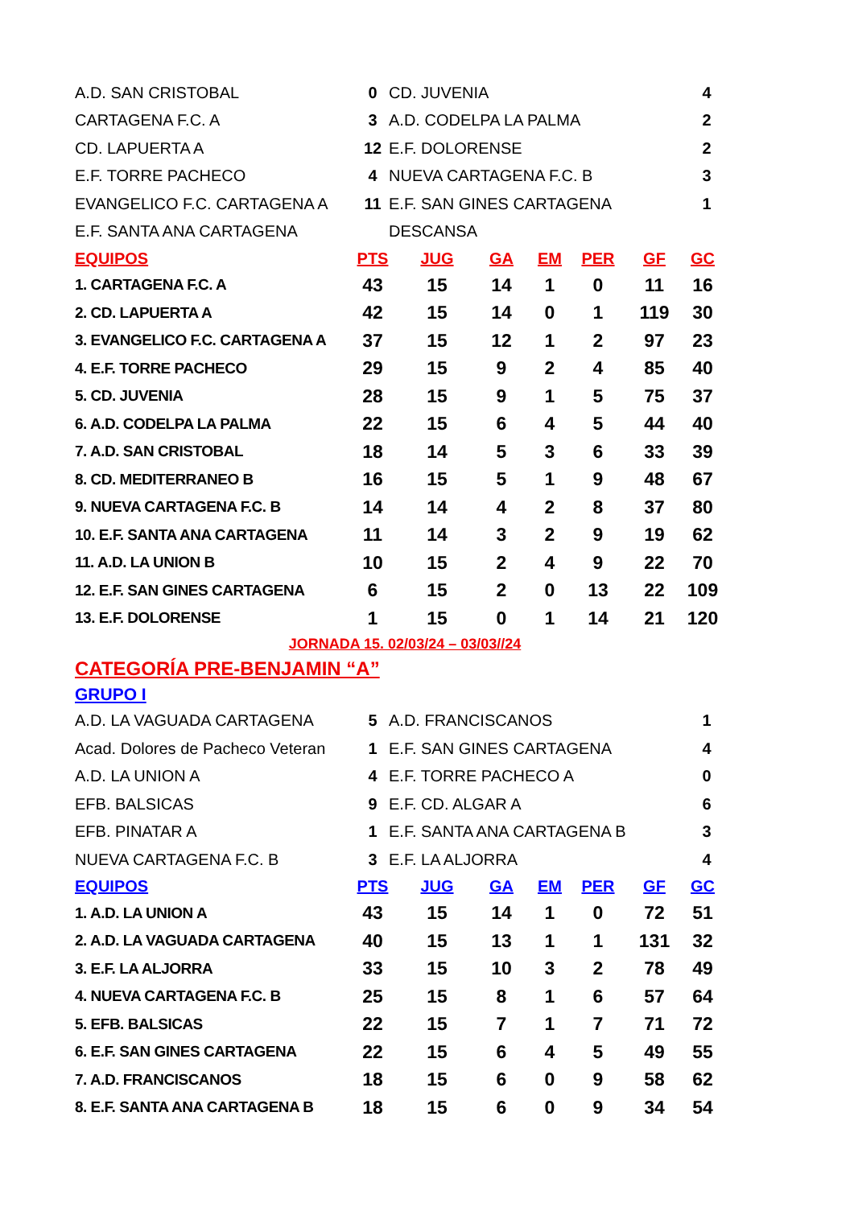| A.D. SAN CRISTOBAL | 0 | CD. JUVENIA | 4 |
| CARTAGENA F.C. A | 3 | A.D. CODELPA LA PALMA | 2 |
| CD. LAPUERTA A | 12 | E.F. DOLORENSE | 2 |
| E.F. TORRE PACHECO | 4 | NUEVA CARTAGENA F.C. B | 3 |
| EVANGELICO F.C. CARTAGENA A | 11 | E.F. SAN GINES CARTAGENA | 1 |
| E.F. SANTA ANA CARTAGENA | | DESCANSA | |
| EQUIPOS | PTS | JUG | GA | EM | PER | GF | GC |
| --- | --- | --- | --- | --- | --- | --- | --- |
| 1. CARTAGENA F.C. A | 43 | 15 | 14 | 1 | 0 | 11 | 16 |
| 2. CD. LAPUERTA A | 42 | 15 | 14 | 0 | 1 | 119 | 30 |
| 3. EVANGELICO F.C. CARTAGENA A | 37 | 15 | 12 | 1 | 2 | 97 | 23 |
| 4. E.F. TORRE PACHECO | 29 | 15 | 9 | 2 | 4 | 85 | 40 |
| 5. CD. JUVENIA | 28 | 15 | 9 | 1 | 5 | 75 | 37 |
| 6. A.D. CODELPA LA PALMA | 22 | 15 | 6 | 4 | 5 | 44 | 40 |
| 7. A.D. SAN CRISTOBAL | 18 | 14 | 5 | 3 | 6 | 33 | 39 |
| 8. CD. MEDITERRANEO B | 16 | 15 | 5 | 1 | 9 | 48 | 67 |
| 9. NUEVA CARTAGENA F.C. B | 14 | 14 | 4 | 2 | 8 | 37 | 80 |
| 10. E.F. SANTA ANA CARTAGENA | 11 | 14 | 3 | 2 | 9 | 19 | 62 |
| 11. A.D. LA UNION B | 10 | 15 | 2 | 4 | 9 | 22 | 70 |
| 12. E.F. SAN GINES CARTAGENA | 6 | 15 | 2 | 0 | 13 | 22 | 109 |
| 13. E.F. DOLORENSE | 1 | 15 | 0 | 1 | 14 | 21 | 120 |
JORNADA 15. 02/03/24 – 03/03//24
CATEGORÍA PRE-BENJAMIN “A”
GRUPO I
| A.D. LA VAGUADA CARTAGENA | 5 | A.D. FRANCISCANOS | 1 |
| Acad. Dolores de Pacheco Veteran | 1 | E.F. SAN GINES CARTAGENA | 4 |
| A.D. LA UNION A | 4 | E.F. TORRE PACHECO A | 0 |
| EFB. BALSICAS | 9 | E.F. CD. ALGAR A | 6 |
| EFB. PINATAR A | 1 | E.F. SANTA ANA CARTAGENA B | 3 |
| NUEVA CARTAGENA F.C. B | 3 | E.F. LA ALJORRA | 4 |
| EQUIPOS | PTS | JUG | GA | EM | PER | GF | GC |
| --- | --- | --- | --- | --- | --- | --- | --- |
| 1. A.D. LA UNION A | 43 | 15 | 14 | 1 | 0 | 72 | 51 |
| 2. A.D. LA VAGUADA CARTAGENA | 40 | 15 | 13 | 1 | 1 | 131 | 32 |
| 3. E.F. LA ALJORRA | 33 | 15 | 10 | 3 | 2 | 78 | 49 |
| 4. NUEVA CARTAGENA F.C. B | 25 | 15 | 8 | 1 | 6 | 57 | 64 |
| 5. EFB. BALSICAS | 22 | 15 | 7 | 1 | 7 | 71 | 72 |
| 6. E.F. SAN GINES CARTAGENA | 22 | 15 | 6 | 4 | 5 | 49 | 55 |
| 7. A.D. FRANCISCANOS | 18 | 15 | 6 | 0 | 9 | 58 | 62 |
| 8. E.F. SANTA ANA CARTAGENA B | 18 | 15 | 6 | 0 | 9 | 34 | 54 |